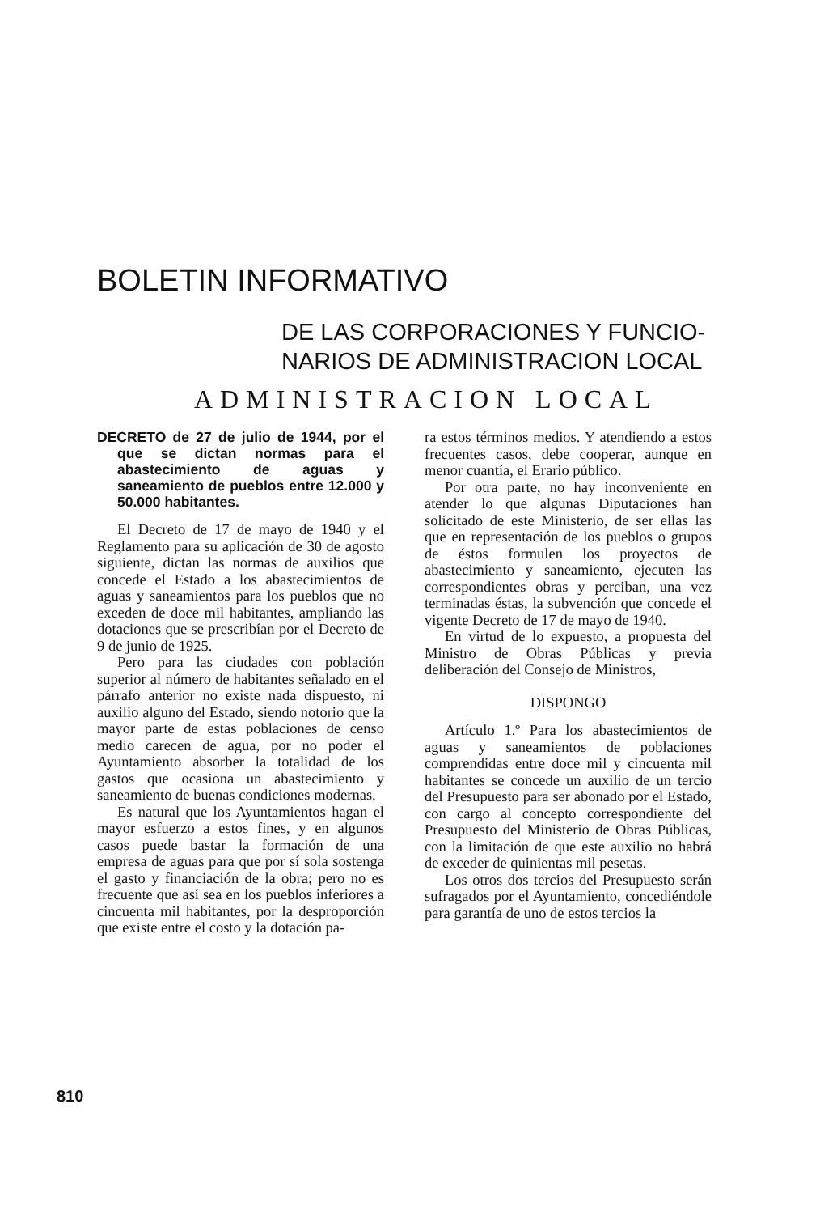BOLETIN INFORMATIVO
DE LAS CORPORACIONES Y FUNCIO-
NARIOS DE ADMINISTRACION LOCAL
ADMINISTRACION LOCAL
DECRETO de 27 de julio de 1944, por el que se dictan normas para el abastecimiento de aguas y saneamiento de pueblos entre 12.000 y 50.000 habitantes.
El Decreto de 17 de mayo de 1940 y el Reglamento para su aplicación de 30 de agosto siguiente, dictan las normas de auxilios que concede el Estado a los abastecimientos de aguas y saneamientos para los pueblos que no exceden de doce mil habitantes, ampliando las dotaciones que se prescribían por el Decreto de 9 de junio de 1925.
Pero para las ciudades con población superior al número de habitantes señalado en el párrafo anterior no existe nada dispuesto, ni auxilio alguno del Estado, siendo notorio que la mayor parte de estas poblaciones de censo medio carecen de agua, por no poder el Ayuntamiento absorber la totalidad de los gastos que ocasiona un abastecimiento y saneamiento de buenas condiciones modernas.
Es natural que los Ayuntamientos hagan el mayor esfuerzo a estos fines, y en algunos casos puede bastar la formación de una empresa de aguas para que por sí sola sostenga el gasto y financiación de la obra; pero no es frecuente que así sea en los pueblos inferiores a cincuenta mil habitantes, por la desproporción que existe entre el costo y la dotación pa-
ra estos términos medios. Y atendiendo a estos frecuentes casos, debe cooperar, aunque en menor cuantía, el Erario público.
Por otra parte, no hay inconveniente en atender lo que algunas Diputaciones han solicitado de este Ministerio, de ser ellas las que en representación de los pueblos o grupos de éstos formulen los proyectos de abastecimiento y saneamiento, ejecuten las correspondientes obras y perciban, una vez terminadas éstas, la subvención que concede el vigente Decreto de 17 de mayo de 1940.
En virtud de lo expuesto, a propuesta del Ministro de Obras Públicas y previa deliberación del Consejo de Ministros,
DISPONGO
Artículo 1.º Para los abastecimientos de aguas y saneamientos de poblaciones comprendidas entre doce mil y cincuenta mil habitantes se concede un auxilio de un tercio del Presupuesto para ser abonado por el Estado, con cargo al concepto correspondiente del Presupuesto del Ministerio de Obras Públicas, con la limitación de que este auxilio no habrá de exceder de quinientas mil pesetas.
Los otros dos tercios del Presupuesto serán sufragados por el Ayuntamiento, concediéndole para garantía de uno de estos tercios la
810